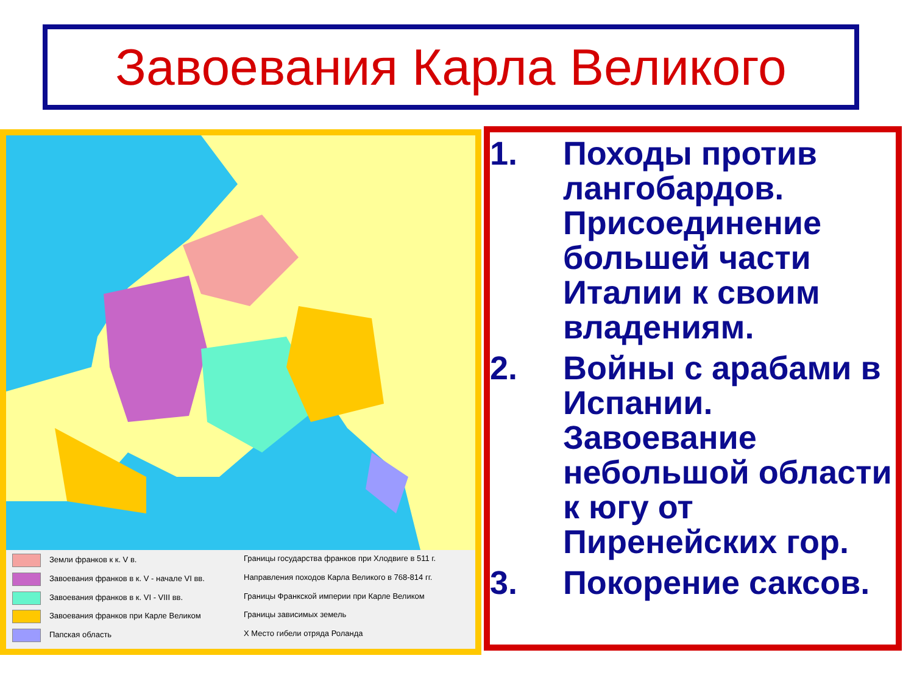Завоевания Карла Великого
Земли франков к к. V в.
Границы государства франков при Хлодвиге в 511 г.
Завоевания франков в к. V - начале VI вв.
Направления походов Карла Великого в 768-814 гг.
Завоевания франков в к. VI - VIII вв.
Границы Франкской империи при Карле Великом
Завоевания франков при Карле Великом
Границы зависимых земель
Папская область
X Место гибели отряда Роланда
1. Походы против лангобардов. Присоединение большей части Италии к своим владениям.
2. Войны с арабами в Испании. Завоевание небольшой области к югу от Пиренейских гор.
3. Покорение саксов.